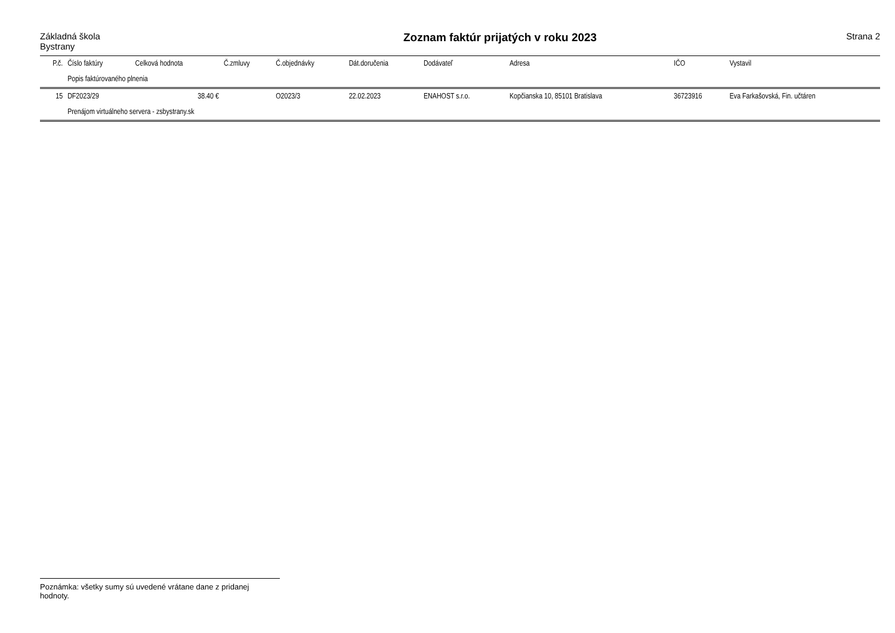Základná škola
Bystrany
Zoznam faktúr prijatých v roku 2023
Strana 2
| P.č. | Číslo faktúry | Celková hodnota | Č.zmluvy | Č.objednávky | Dát.doručenia | Dodávateľ | Adresa | IČO | Vystavil |
| --- | --- | --- | --- | --- | --- | --- | --- | --- | --- |
| | Popis faktúrovaného plnenia | | | | | | | | |
| 15 | DF2023/29 | 38.40 € | | O2023/3 | 22.02.2023 | ENAHOST s.r.o. | Kopčianska 10, 85101 Bratislava | 36723916 | Eva Farkašovská, Fin. učtáren |
| | Prenájom virtuálneho servera - zsbystrany.sk | | | | | | | | |
Poznámka: všetky sumy sú uvedené vrátane dane z pridanej hodnoty.